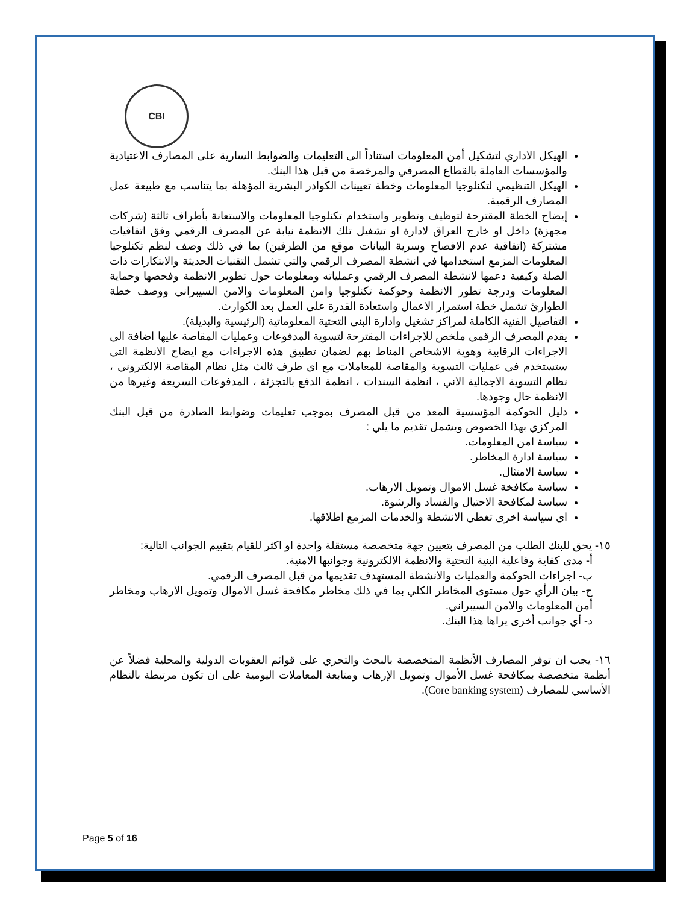CBI
الهيكل الاداري لتشكيل أمن المعلومات استناداً الى التعليمات والضوابط السارية على المصارف الاعتيادية والمؤسسات العاملة بالقطاع المصرفي والمرخصة من قبل هذا البنك.
الهيكل التنظيمي لتكنلوجيا المعلومات وخطة تعيينات الكوادر البشرية المؤهلة بما يتناسب مع طبيعة عمل المصارف الرقمية.
إيضاح الخطة المقترحة لتوظيف وتطوير واستخدام تكنلوجيا المعلومات والاستعانة بأطراف ثالثة (شركات مجهزة) داخل او خارج العراق لادارة او تشغيل تلك الانظمة نيابة عن المصرف الرقمي وفق اتفاقيات مشتركة (اتفاقية عدم الافصاح وسرية البيانات موقع من الطرفين) بما في ذلك وصف لنظم تكنلوجيا المعلومات المزمع استخدامها في انشطة المصرف الرقمي والتي تشمل التقنيات الحديثة والابتكارات ذات الصلة وكيفية دعمها لانشطة المصرف الرقمي وعملياته ومعلومات حول تطوير الانظمة وفحصها وحماية المعلومات ودرجة تطور الانظمة وحوكمة تكنلوجيا وامن المعلومات والامن السيبراني ووصف خطة الطوارئ تشمل خطة استمرار الاعمال واستعادة القدرة على العمل بعد الكوارث.
التفاصيل الفنية الكاملة لمراكز تشغيل وادارة البنى التحتية المعلوماتية (الرئيسية والبديلة).
يقدم المصرف الرقمي ملخص للاجراءات المقترحة لتسوية المدفوعات وعمليات المقاصة عليها اضافة الى الاجراءات الرقابية وهوية الاشخاص المناط بهم لضمان تطبيق هذه الاجراءات مع ايضاح الانظمة التي ستستخدم في عمليات التسوية والمقاصة للمعاملات مع اي طرف ثالث مثل نظام المقاصة الالكتروني ، نظام التسوية الاجمالية الاني ، انظمة السندات ، انظمة الدفع بالتجزئة ، المدفوعات السريعة وغيرها من الانظمة حال وجودها.
دليل الحوكمة المؤسسية المعد من قبل المصرف بموجب تعليمات وضوابط الصادرة من قبل البنك المركزي بهذا الخصوص ويشمل تقديم ما يلي :
سياسة امن المعلومات.
سياسة ادارة المخاطر.
سياسة الامتثال.
سياسة مكافخة غسل الاموال وتمويل الارهاب.
سياسة لمكافحة الاحتيال والفساد والرشوة.
اي سياسة اخرى تغطي الانشطة والخدمات المزمع اطلاقها.
١٥- يحق للبنك الطلب من المصرف بتعيين جهة متخصصة مستقلة واحدة او اكثر للقيام بتقييم الجوانب التالية:
أ- مدى كفاية وفاعلية البنية التحتية والانظمة الالكترونية وجوانبها الامنية.
ب- اجراءات الحوكمة والعمليات والانشطة المستهدف تقديمها من قبل المصرف الرقمي.
ج- بيان الرأي حول مستوى المخاطر الكلي بما في ذلك مخاطر مكافحة غسل الاموال وتمويل الارهاب ومخاطر أمن المعلومات والامن السيبراني.
د- أي جوانب أخرى يراها هذا البنك.
١٦- يجب ان توفر المصارف الأنظمة المتخصصة بالبحث والتحري على قوائم العقوبات الدولية والمحلية فضلاً عن أنظمة متخصصة بمكافحة غسل الأموال وتمويل الإرهاب ومتابعة المعاملات اليومية على ان تكون مرتبطة بالنظام الأساسي للمصارف (Core banking system).
Page 5 of 16